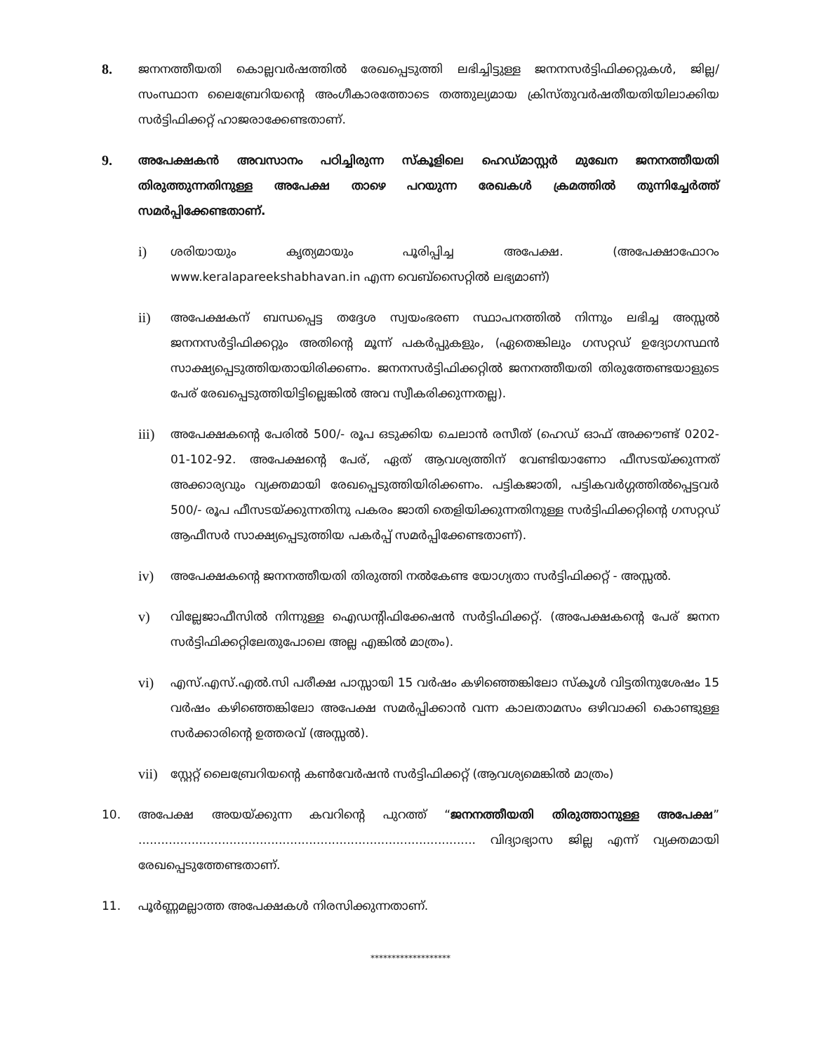8.
ജനനത്തീയതി കൊല്ലവർഷത്തിൽ രേഖപ്പെടുത്തി ലഭിച്ചിട്ടുള്ള ജനനസർട്ടിഫിക്കറ്റുകൾ, ജില്ല/ സംസ്ഥാന ലൈബ്രേറിയന്റെ അംഗീകാരത്തോടെ തത്തുല്യമായ ക്രിസ്തുവർഷതീയതിയിലാക്കിയ സർട്ടിഫിക്കറ്റ് ഹാജരാക്കേണ്ടതാണ്.
9.
അപേക്ഷകൻ അവസാനം പഠിച്ചിരുന്ന സ്കൂളിലെ ഹെഡ്മാസ്റ്റർ മുഖേന ജനനത്തീയതി തിരുത്തുന്നതിനുള്ള അപേക്ഷ താഴെ പറയുന്ന രേഖകൾ ക്രമത്തിൽ തുന്നിച്ചേർത്ത് സമർപ്പിക്കേണ്ടതാണ്.
i)
ശരിയായും കൃത്യമായും പൂരിപ്പിച്ച അപേക്ഷ. (അപേക്ഷാഫോറം www.keralapareekshabhavan.in എന്ന വെബ്സൈറ്റിൽ ലഭ്യമാണ്)
ii)
അപേക്ഷകന് ബന്ധപ്പെട്ട തദ്ദേശ സ്വയംഭരണ സ്ഥാപനത്തിൽ നിന്നും ലഭിച്ച അസ്സൽ ജനനസർട്ടിഫിക്കറ്റും അതിന്റെ മൂന്ന് പകർപ്പുകളും, (ഏതെങ്കിലും ഗസറ്റഡ് ഉദ്യോഗസ്ഥൻ സാക്ഷ്യപ്പെടുത്തിയതായിരിക്കണം. ജനനസർട്ടിഫിക്കറ്റിൽ ജനനത്തീയതി തിരുത്തേണ്ടയാളുടെ പേര് രേഖപ്പെടുത്തിയിട്ടില്ലെങ്കിൽ അവ സ്വീകരിക്കുന്നതല്ല).
iii)
അപേക്ഷകന്റെ പേരിൽ 500/- രൂപ ഒടുക്കിയ ചെലാൻ രസീത് (ഹെഡ് ഓഫ് അക്കൗണ്ട് 0202-01-102-92. അപേക്ഷന്റെ പേര്, ഏത് ആവശ്യത്തിന് വേണ്ടിയാണോ ഫീസടയ്ക്കുന്നത് അക്കാര്യവും വ്യക്തമായി രേഖപ്പെടുത്തിയിരിക്കണം. പട്ടികജാതി, പട്ടികവർഗ്ഗത്തിൽപ്പെട്ടവർ 500/- രൂപ ഫീസടയ്ക്കുന്നതിനു പകരം ജാതി തെളിയിക്കുന്നതിനുള്ള സർട്ടിഫിക്കറ്റിന്റെ ഗസറ്റഡ് ആഫീസർ സാക്ഷ്യപ്പെടുത്തിയ പകർപ്പ് സമർപ്പിക്കേണ്ടതാണ്).
iv)
അപേക്ഷകന്റെ ജനനത്തീയതി തിരുത്തി നൽകേണ്ട യോഗ്യതാ സർട്ടിഫിക്കറ്റ് - അസ്സൽ.
v)
വില്ലേജാഫീസിൽ നിന്നുള്ള ഐഡന്റിഫിക്കേഷൻ സർട്ടിഫിക്കറ്റ്. (അപേക്ഷകന്റെ പേര് ജനന സർട്ടിഫിക്കറ്റിലേതുപോലെ അല്ല എങ്കിൽ മാത്രം).
vi)
എസ്.എസ്.എൽ.സി പരീക്ഷ പാസ്സായി 15 വർഷം കഴിഞ്ഞെങ്കിലോ സ്കൂൾ വിട്ടതിനുശേഷം 15 വർഷം കഴിഞ്ഞെങ്കിലോ അപേക്ഷ സമർപ്പിക്കാൻ വന്ന കാലതാമസം ഒഴിവാക്കി കൊണ്ടുള്ള സർക്കാരിന്റെ ഉത്തരവ് (അസ്സൽ).
vii)
സ്റ്റേറ്റ് ലൈബ്രേറിയന്റെ കൺവേർഷൻ സർട്ടിഫിക്കറ്റ് (ആവശ്യമെങ്കിൽ മാത്രം)
10. അപേക്ഷ അയയ്ക്കുന്ന കവറിന്റെ പുറത്ത് “ജനനത്തീയതി തിരുത്താനുള്ള അപേക്ഷ” ......................................................................................... വിദ്യാഭ്യാസ ജില്ല എന്ന് വ്യക്തമായി രേഖപ്പെടുത്തേണ്ടതാണ്.
11. പൂർണ്ണമല്ലാത്ത അപേക്ഷകൾ നിരസിക്കുന്നതാണ്.
*******************